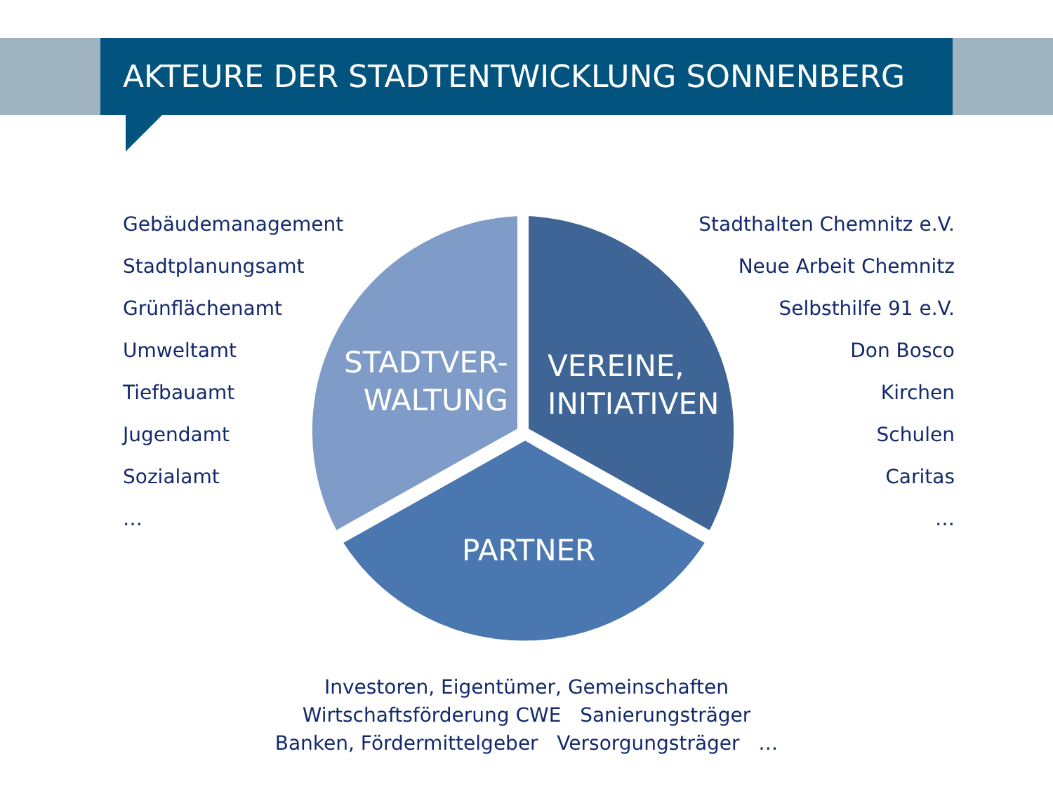AKTEURE DER STADTENTWICKLUNG SONNENBERG
Gebäudemanagement
Stadtplanungsamt
Grünflächenamt
Umweltamt
Tiefbauamt
Jugendamt
Sozialamt
…
Stadthalten Chemnitz e.V.
Neue Arbeit Chemnitz
Selbsthilfe 91 e.V.
Don Bosco
Kirchen
Schulen
Caritas
…
STADTVER-
WALTUNG
VEREINE,
INITIATIVEN
PARTNER
Investoren, Eigentümer, Gemeinschaften
Wirtschaftsförderung CWE Sanierungsträger
Banken, Fördermittelgeber Versorgungsträger …